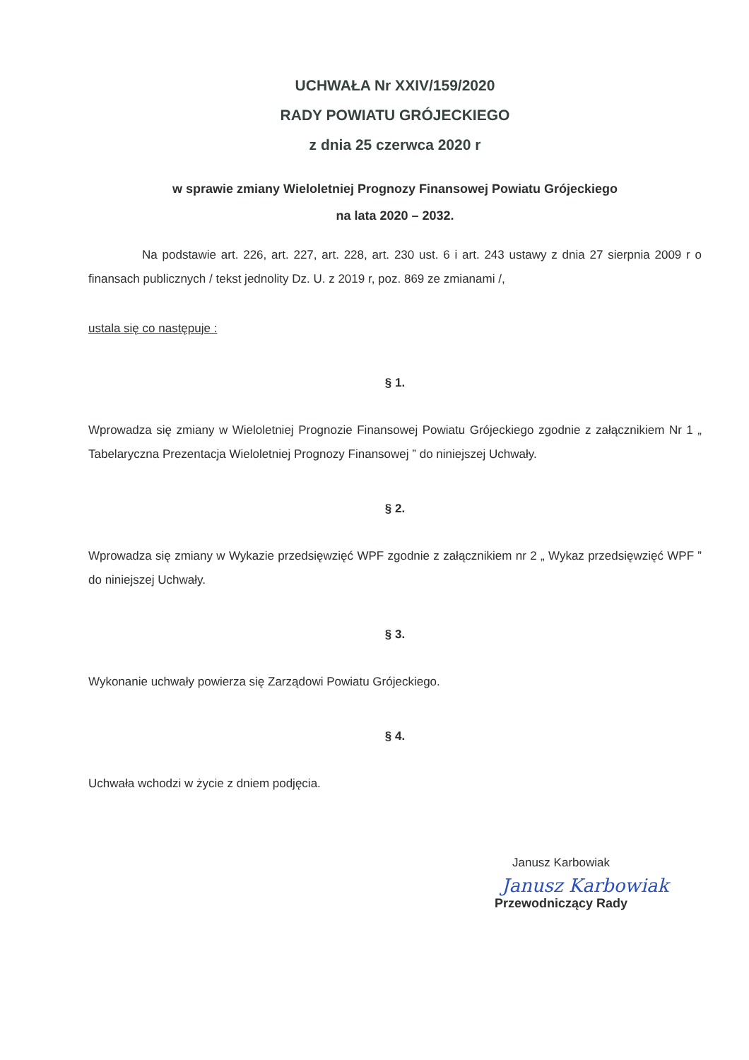UCHWAŁA Nr XXIV/159/2020
RADY POWIATU GRÓJECKIEGO
z dnia 25 czerwca 2020 r
w sprawie zmiany Wieloletniej Prognozy Finansowej Powiatu Grójeckiego
na lata 2020 – 2032.
Na podstawie art. 226, art. 227, art. 228, art. 230 ust. 6 i art. 243 ustawy z dnia 27 sierpnia 2009 r o finansach publicznych / tekst jednolity Dz. U. z 2019 r, poz. 869 ze zmianami /,
ustala się co następuje :
§ 1.
Wprowadza się zmiany w Wieloletniej Prognozie Finansowej Powiatu Grójeckiego zgodnie z załącznikiem Nr 1 „ Tabelaryczna Prezentacja Wieloletniej Prognozy Finansowej ” do niniejszej Uchwały.
§ 2.
Wprowadza się zmiany w Wykazie przedsięwzięć WPF zgodnie z załącznikiem nr 2 „ Wykaz przedsięwzięć WPF ” do niniejszej Uchwały.
§ 3.
Wykonanie uchwały powierza się Zarządowi Powiatu Grójeckiego.
§ 4.
Uchwała wchodzi w życie z dniem podjęcia.
Janusz Karbowiak
Janusz Karbowiak
Przewodniczący Rady